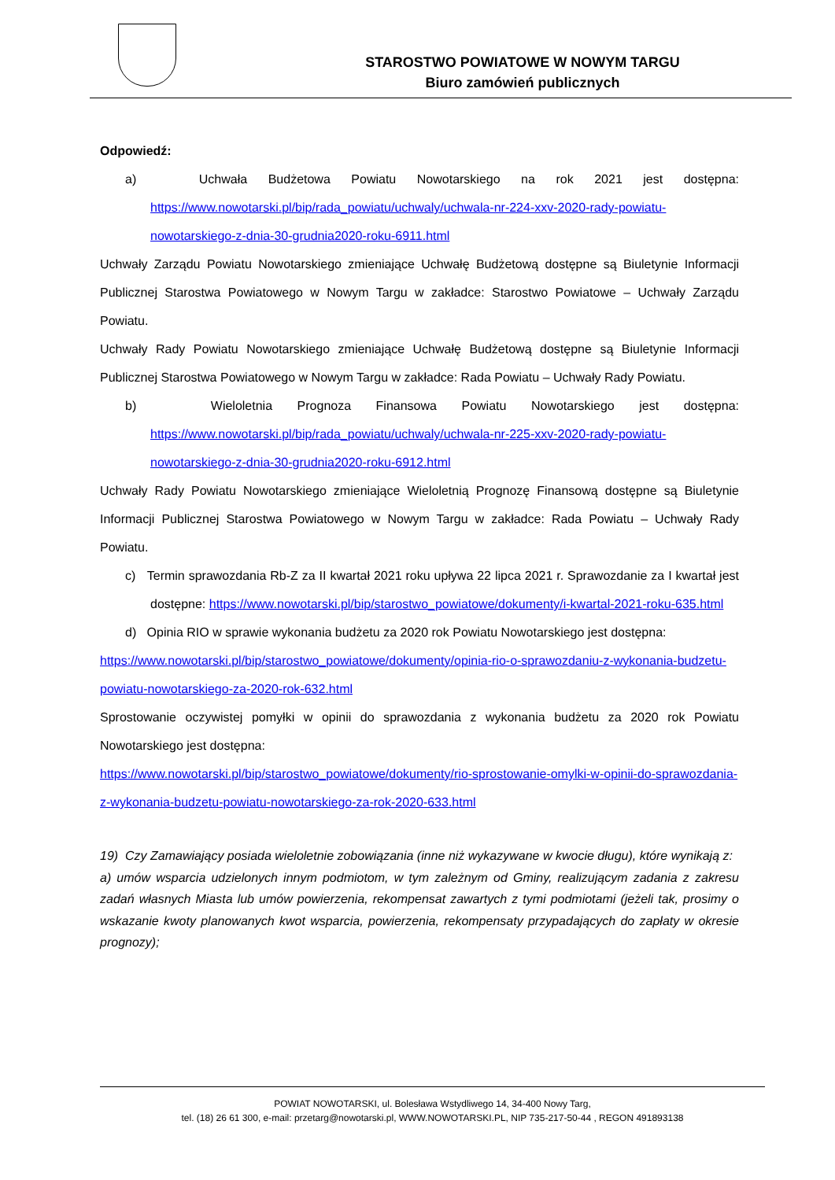STAROSTWO POWIATOWE W NOWYM TARGU
Biuro zamówień publicznych
Odpowiedź:
a) Uchwała Budżetowa Powiatu Nowotarskiego na rok 2021 jest dostępna: https://www.nowotarski.pl/bip/rada_powiatu/uchwaly/uchwala-nr-224-xxv-2020-rady-powiatu-nowotarskiego-z-dnia-30-grudnia2020-roku-6911.html
Uchwały Zarządu Powiatu Nowotarskiego zmieniające Uchwałę Budżetową dostępne są Biuletynie Informacji Publicznej Starostwa Powiatowego w Nowym Targu w zakładce: Starostwo Powiatowe – Uchwały Zarządu Powiatu.
Uchwały Rady Powiatu Nowotarskiego zmieniające Uchwałę Budżetową dostępne są Biuletynie Informacji Publicznej Starostwa Powiatowego w Nowym Targu w zakładce: Rada Powiatu – Uchwały Rady Powiatu.
b) Wieloletnia Prognoza Finansowa Powiatu Nowotarskiego jest dostępna: https://www.nowotarski.pl/bip/rada_powiatu/uchwaly/uchwala-nr-225-xxv-2020-rady-powiatu-nowotarskiego-z-dnia-30-grudnia2020-roku-6912.html
Uchwały Rady Powiatu Nowotarskiego zmieniające Wieloletnią Prognozę Finansową dostępne są Biuletynie Informacji Publicznej Starostwa Powiatowego w Nowym Targu w zakładce: Rada Powiatu – Uchwały Rady Powiatu.
c) Termin sprawozdania Rb-Z za II kwartał 2021 roku upływa 22 lipca 2021 r. Sprawozdanie za I kwartał jest dostępne: https://www.nowotarski.pl/bip/starostwo_powiatowe/dokumenty/i-kwartal-2021-roku-635.html
d) Opinia RIO w sprawie wykonania budżetu za 2020 rok Powiatu Nowotarskiego jest dostępna:
https://www.nowotarski.pl/bip/starostwo_powiatowe/dokumenty/opinia-rio-o-sprawozdaniu-z-wykonania-budzetu-powiatu-nowotarskiego-za-2020-rok-632.html
Sprostowanie oczywistej pomyłki w opinii do sprawozdania z wykonania budżetu za 2020 rok Powiatu Nowotarskiego jest dostępna:
https://www.nowotarski.pl/bip/starostwo_powiatowe/dokumenty/rio-sprostowanie-omylki-w-opinii-do-sprawozdania-z-wykonania-budzetu-powiatu-nowotarskiego-za-rok-2020-633.html
19) Czy Zamawiający posiada wieloletnie zobowiązania (inne niż wykazywane w kwocie długu), które wynikają z:
a) umów wsparcia udzielonych innym podmiotom, w tym zależnym od Gminy, realizującym zadania z zakresu zadań własnych Miasta lub umów powierzenia, rekompensat zawartych z tymi podmiotami (jeżeli tak, prosimy o wskazanie kwoty planowanych kwot wsparcia, powierzenia, rekompensaty przypadających do zapłaty w okresie prognozy);
POWIAT NOWOTARSKI, ul. Bolesława Wstydliwego 14, 34-400 Nowy Targ,
tel. (18) 26 61 300, e-mail: przetarg@nowotarski.pl, WWW.NOWOTARSKI.PL, NIP 735-217-50-44 , REGON 491893138